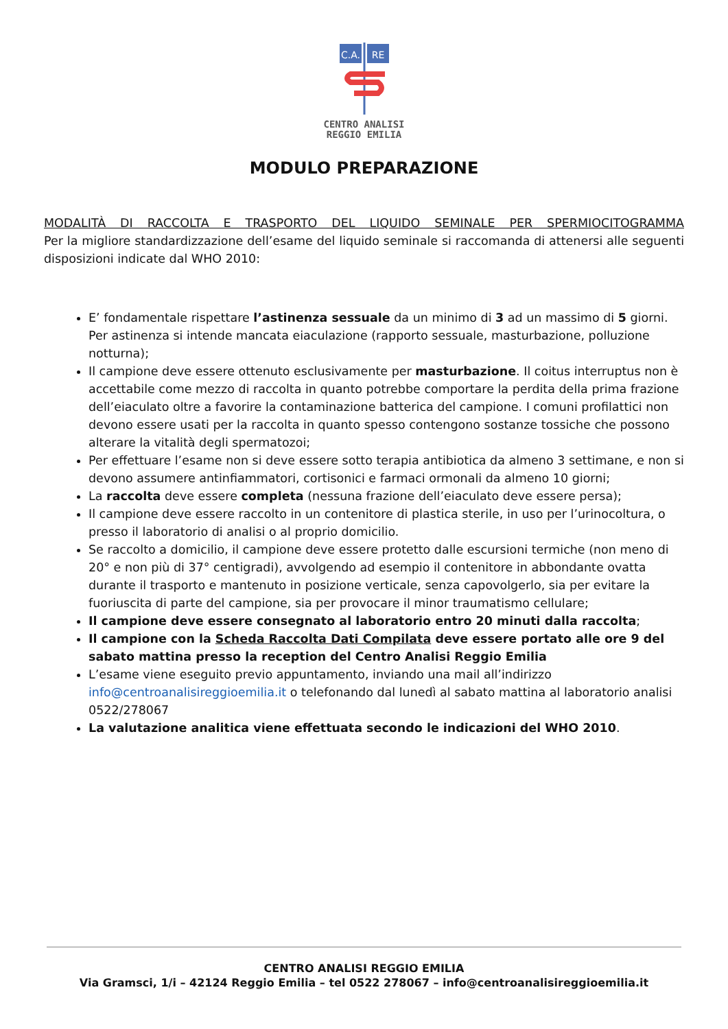C.A.
RE
CENTRO ANALISI
REGGIO EMILIA
MODULO PREPARAZIONE
MODALITÀ DI RACCOLTA E TRASPORTO DEL LIQUIDO SEMINALE PER SPERMIOCITOGRAMMA
Per la migliore standardizzazione dell’esame del liquido seminale si raccomanda di attenersi alle seguenti disposizioni indicate dal WHO 2010:
E’ fondamentale rispettare l’astinenza sessuale da un minimo di 3 ad un massimo di 5 giorni. Per astinenza si intende mancata eiaculazione (rapporto sessuale, masturbazione, polluzione notturna);
Il campione deve essere ottenuto esclusivamente per masturbazione. Il coitus interruptus non è accettabile come mezzo di raccolta in quanto potrebbe comportare la perdita della prima frazione dell’eiaculato oltre a favorire la contaminazione batterica del campione. I comuni profilattici non devono essere usati per la raccolta in quanto spesso contengono sostanze tossiche che possono alterare la vitalità degli spermatozoi;
Per effettuare l’esame non si deve essere sotto terapia antibiotica da almeno 3 settimane, e non si devono assumere antinfiammatori, cortisonici e farmaci ormonali da almeno 10 giorni;
La raccolta deve essere completa (nessuna frazione dell’eiaculato deve essere persa);
Il campione deve essere raccolto in un contenitore di plastica sterile, in uso per l’urinocoltura, o presso il laboratorio di analisi o al proprio domicilio.
Se raccolto a domicilio, il campione deve essere protetto dalle escursioni termiche (non meno di 20° e non più di 37° centigradi), avvolgendo ad esempio il contenitore in abbondante ovatta durante il trasporto e mantenuto in posizione verticale, senza capovolgerlo, sia per evitare la fuoriuscita di parte del campione, sia per provocare il minor traumatismo cellulare;
Il campione deve essere consegnato al laboratorio entro 20 minuti dalla raccolta;
Il campione con la Scheda Raccolta Dati Compilata deve essere portato alle ore 9 del sabato mattina presso la reception del Centro Analisi Reggio Emilia
L’esame viene eseguito previo appuntamento, inviando una mail all’indirizzo info@centroanalisireggioemilia.it o telefonando dal lunedì al sabato mattina al laboratorio analisi 0522/278067
La valutazione analitica viene effettuata secondo le indicazioni del WHO 2010.
CENTRO ANALISI REGGIO EMILIA
Via Gramsci, 1/i – 42124 Reggio Emilia – tel 0522 278067 – info@centroanalisireggioemilia.it